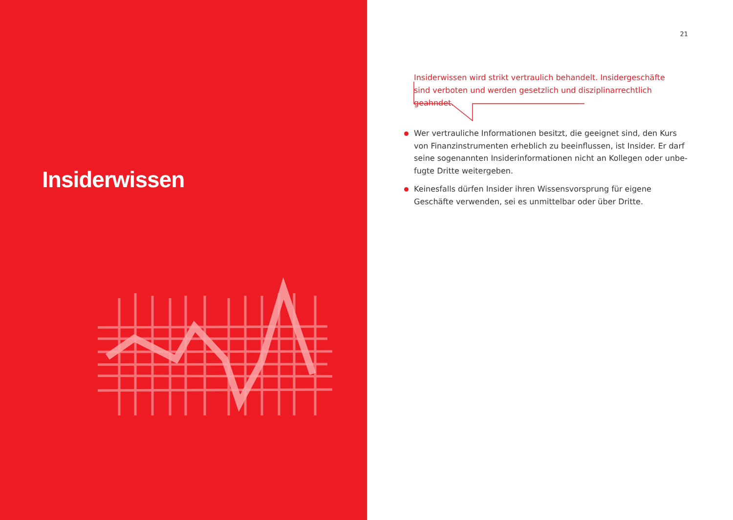Insiderwissen
21
Insiderwissen wird strikt vertraulich behandelt. Insidergeschäfte sind verboten und werden gesetzlich und disziplinarrechtlich geahndet.
Wer vertrauliche Informationen besitzt, die geeignet sind, den Kurs von Finanzinstrumenten erheblich zu beeinflussen, ist Insider. Er darf seine sogenannten Insiderinformationen nicht an Kollegen oder unbe-fugte Dritte weitergeben.
Keinesfalls dürfen Insider ihren Wissensvorsprung für eigene Geschäfte verwenden, sei es unmittelbar oder über Dritte.